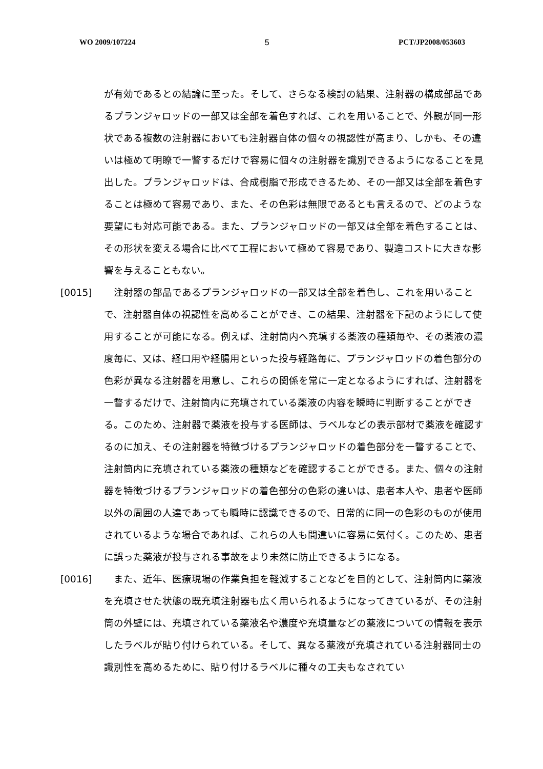WO 2009/107224 5 PCT/JP2008/053603
が有効であるとの結論に至った。そして、さらなる検討の結果、注射器の構成部品であるプランジャロッドの一部又は全部を着色すれば、これを用いることで、外観が同一形状である複数の注射器においても注射器自体の個々の視認性が高まり、しかも、その違いは極めて明瞭で一瞥するだけで容易に個々の注射器を識別できるようになることを見出した。プランジャロッドは、合成樹脂で形成できるため、その一部又は全部を着色することは極めて容易であり、また、その色彩は無限であるとも言えるので、どのような要望にも対応可能である。また、プランジャロッドの一部又は全部を着色することは、その形状を変える場合に比べて工程において極めて容易であり、製造コストに大きな影響を与えることもない。
[0015] 　注射器の部品であるプランジャロッドの一部又は全部を着色し、これを用いることで、注射器自体の視認性を高めることができ、この結果、注射器を下記のようにして使用することが可能になる。例えば、注射筒内へ充填する薬液の種類毎や、その薬液の濃度毎に、又は、経口用や経腸用といった投与経路毎に、プランジャロッドの着色部分の色彩が異なる注射器を用意し、これらの関係を常に一定となるようにすれば、注射器を一瞥するだけで、注射筒内に充填されている薬液の内容を瞬時に判断することができる。このため、注射器で薬液を投与する医師は、ラベルなどの表示部材で薬液を確認するのに加え、その注射器を特徴づけるプランジャロッドの着色部分を一瞥することで、注射筒内に充填されている薬液の種類などを確認することができる。また、個々の注射器を特徴づけるプランジャロッドの着色部分の色彩の違いは、患者本人や、患者や医師以外の周囲の人達であっても瞬時に認識できるので、日常的に同一の色彩のものが使用されているような場合であれば、これらの人も間違いに容易に気付く。このため、患者に誤った薬液が投与される事故をより未然に防止できるようになる。
[0016] 　また、近年、医療現場の作業負担を軽減することなどを目的として、注射筒内に薬液を充填させた状態の既充填注射器も広く用いられるようになってきているが、その注射筒の外壁には、充填されている薬液名や濃度や充填量などの薬液についての情報を表示したラベルが貼り付けられている。そして、異なる薬液が充填されている注射器同士の識別性を高めるために、貼り付けるラベルに種々の工夫もなされてい